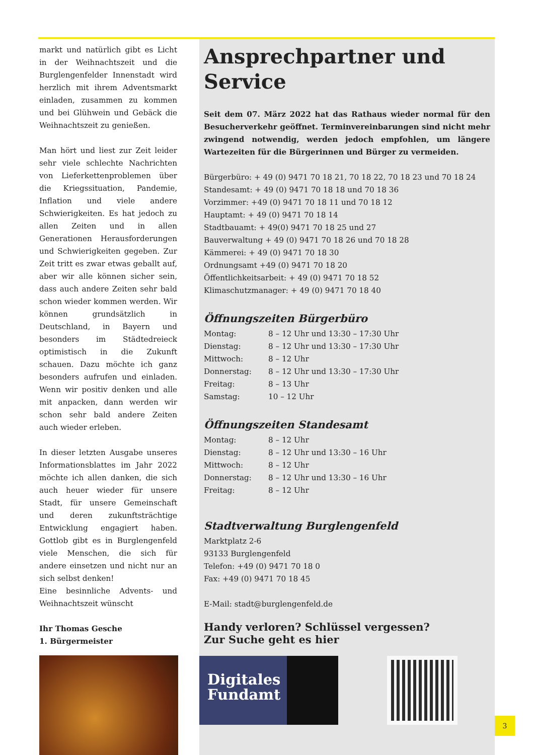markt und natürlich gibt es Licht in der Weihnachtszeit und die Burglengenfelder Innenstadt wird herzlich mit ihrem Adventsmarkt einladen, zusammen zu kommen und bei Glühwein und Gebäck die Weihnachtszeit zu genießen.
Man hört und liest zur Zeit leider sehr viele schlechte Nachrichten von Lieferkettenproblemen über die Kriegssituation, Pandemie, Inflation und viele andere Schwierigkeiten. Es hat jedoch zu allen Zeiten und in allen Generationen Herausforderungen und Schwierigkeiten gegeben. Zur Zeit tritt es zwar etwas geballt auf, aber wir alle können sicher sein, dass auch andere Zeiten sehr bald schon wieder kommen werden. Wir können grundsätzlich in Deutschland, in Bayern und besonders im Städtedreieck optimistisch in die Zukunft schauen. Dazu möchte ich ganz besonders aufrufen und einladen. Wenn wir positiv denken und alle mit anpacken, dann werden wir schon sehr bald andere Zeiten auch wieder erleben.
In dieser letzten Ausgabe unseres Informationsblattes im Jahr 2022 möchte ich allen danken, die sich auch heuer wieder für unsere Stadt, für unsere Gemeinschaft und deren zukunftsträchtige Entwicklung engagiert haben. Gottlob gibt es in Burglengenfeld viele Menschen, die sich für andere einsetzen und nicht nur an sich selbst denken!
Eine besinnliche Advents- und Weihnachtszeit wünscht
Ihr Thomas Gesche
1. Bürgermeister
Ansprechpartner und Service
Seit dem 07. März 2022 hat das Rathaus wieder normal für den Besucherverkehr geöffnet. Terminvereinbarungen sind nicht mehr zwingend notwendig, werden jedoch empfohlen, um längere Wartezeiten für die Bürgerinnen und Bürger zu vermeiden.
Bürgerbüro: + 49 (0) 9471 70 18 21, 70 18 22, 70 18 23 und 70 18 24
Standesamt: + 49 (0) 9471 70 18 18 und 70 18 36
Vorzimmer: +49 (0) 9471 70 18 11 und 70 18 12
Hauptamt: + 49 (0) 9471 70 18 14
Stadtbauamt: + 49(0) 9471 70 18 25 und 27
Bauverwaltung + 49 (0) 9471 70 18 26 und 70 18 28
Kämmerei: + 49 (0) 9471 70 18 30
Ordnungsamt +49 (0) 9471 70 18 20
Öffentlichkeitsarbeit: + 49 (0) 9471 70 18 52
Klimaschutzmanager: + 49 (0) 9471 70 18 40
Öffnungszeiten Bürgerbüro
| Montag: | 8 – 12 Uhr und 13:30 – 17:30 Uhr |
| Dienstag: | 8 – 12 Uhr und 13:30 – 17:30 Uhr |
| Mittwoch: | 8 – 12 Uhr |
| Donnerstag: | 8 – 12 Uhr und 13:30 – 17:30 Uhr |
| Freitag: | 8 – 13 Uhr |
| Samstag: | 10 – 12 Uhr |
Öffnungszeiten Standesamt
| Montag: | 8 – 12 Uhr |
| Dienstag: | 8 – 12 Uhr und 13:30 – 16 Uhr |
| Mittwoch: | 8 – 12 Uhr |
| Donnerstag: | 8 – 12 Uhr und 13:30 – 16 Uhr |
| Freitag: | 8 – 12 Uhr |
Stadtverwaltung Burglengenfeld
Marktplatz 2-6
93133 Burglengenfeld
Telefon: +49 (0) 9471 70 18 0
Fax: +49 (0) 9471 70 18 45
E-Mail: stadt@burglengenfeld.de
Handy verloren? Schlüssel vergessen?
Zur Suche geht es hier
Digitales
Fundamt
3